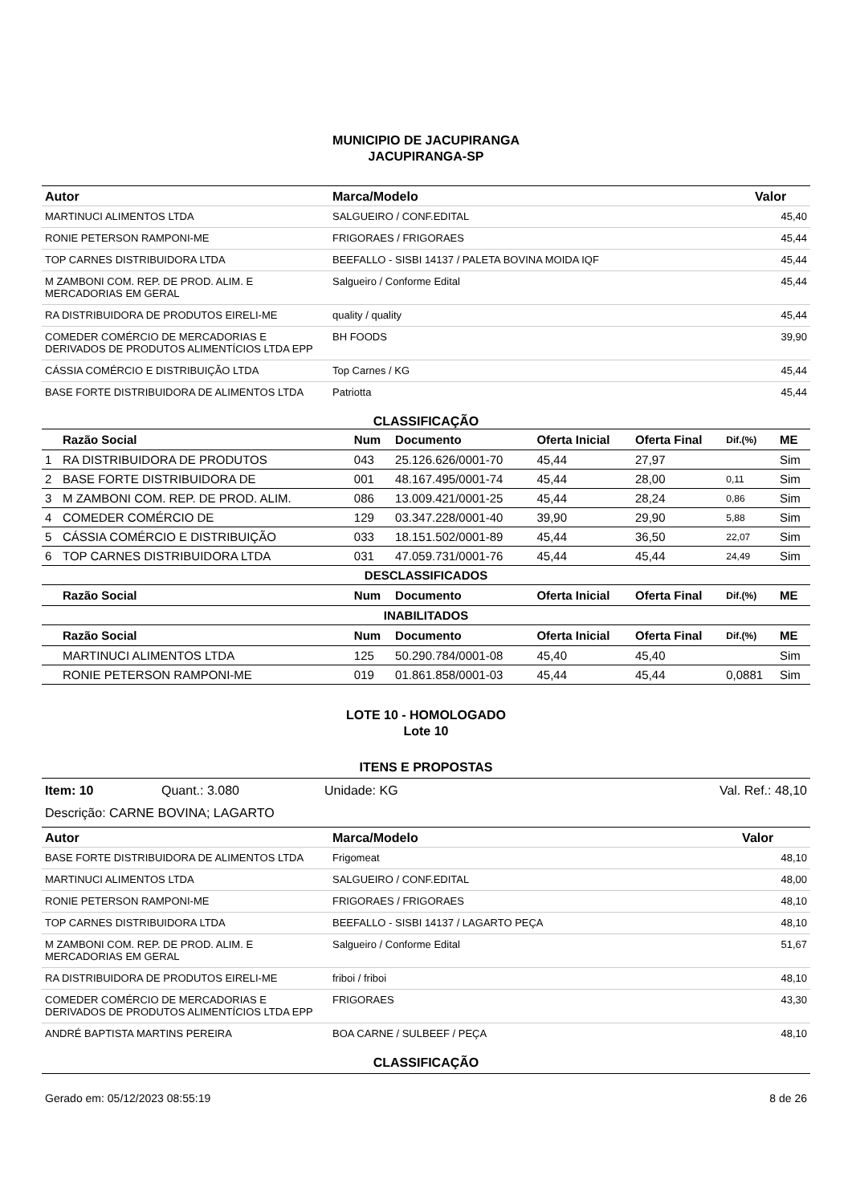MUNICIPIO DE JACUPIRANGA
JACUPIRANGA-SP
| Autor | Marca/Modelo | Valor |
| --- | --- | --- |
| MARTINUCI ALIMENTOS LTDA | SALGUEIRO / CONF.EDITAL | 45,40 |
| RONIE PETERSON RAMPONI-ME | FRIGORAES / FRIGORAES | 45,44 |
| TOP CARNES DISTRIBUIDORA LTDA | BEEFALLO - SISBI 14137 / PALETA BOVINA MOIDA IQF | 45,44 |
| M ZAMBONI COM. REP. DE PROD. ALIM. E MERCADORIAS EM GERAL | Salgueiro / Conforme Edital | 45,44 |
| RA DISTRIBUIDORA DE PRODUTOS EIRELI-ME | quality / quality | 45,44 |
| COMEDER COMÉRCIO DE MERCADORIAS E DERIVADOS DE PRODUTOS ALIMENTÍCIOS LTDA EPP | BH FOODS | 39,90 |
| CÁSSIA COMÉRCIO E DISTRIBUIÇÃO LTDA | Top Carnes / KG | 45,44 |
| BASE FORTE DISTRIBUIDORA DE ALIMENTOS LTDA | Patriotta | 45,44 |
CLASSIFICAÇÃO
| | Razão Social | Num | Documento | Oferta Inicial | Oferta Final | Dif.(%) | ME |
| --- | --- | --- | --- | --- | --- | --- | --- |
| 1 | RA DISTRIBUIDORA DE PRODUTOS | 043 | 25.126.626/0001-70 | 45,44 | 27,97 | | Sim |
| 2 | BASE FORTE DISTRIBUIDORA DE | 001 | 48.167.495/0001-74 | 45,44 | 28,00 | 0,11 | Sim |
| 3 | M ZAMBONI COM. REP. DE PROD. ALIM. | 086 | 13.009.421/0001-25 | 45,44 | 28,24 | 0,86 | Sim |
| 4 | COMEDER COMÉRCIO DE | 129 | 03.347.228/0001-40 | 39,90 | 29,90 | 5,88 | Sim |
| 5 | CÁSSIA COMÉRCIO E DISTRIBUIÇÃO | 033 | 18.151.502/0001-89 | 45,44 | 36,50 | 22,07 | Sim |
| 6 | TOP CARNES DISTRIBUIDORA LTDA | 031 | 47.059.731/0001-76 | 45,44 | 45,44 | 24,49 | Sim |
| DESCLASSIFICADOS | | | | | | | |
| | Razão Social | Num | Documento | Oferta Inicial | Oferta Final | Dif.(%) | ME |
| INABILITADOS | | | | | | | |
| | Razão Social | Num | Documento | Oferta Inicial | Oferta Final | Dif.(%) | ME |
| | MARTINUCI ALIMENTOS LTDA | 125 | 50.290.784/0001-08 | 45,40 | 45,40 | | Sim |
| | RONIE PETERSON RAMPONI-ME | 019 | 01.861.858/0001-03 | 45,44 | 45,44 | 0,0881 | Sim |
LOTE 10 - HOMOLOGADO
Lote 10
ITENS E PROPOSTAS
Item: 10 Quant.: 3.080 Unidade: KG Val. Ref.: 48,10
Descrição: CARNE BOVINA; LAGARTO
| Autor | Marca/Modelo | Valor |
| --- | --- | --- |
| BASE FORTE DISTRIBUIDORA DE ALIMENTOS LTDA | Frigomeat | 48,10 |
| MARTINUCI ALIMENTOS LTDA | SALGUEIRO / CONF.EDITAL | 48,00 |
| RONIE PETERSON RAMPONI-ME | FRIGORAES / FRIGORAES | 48,10 |
| TOP CARNES DISTRIBUIDORA LTDA | BEEFALLO - SISBI 14137 / LAGARTO PEÇA | 48,10 |
| M ZAMBONI COM. REP. DE PROD. ALIM. E MERCADORIAS EM GERAL | Salgueiro / Conforme Edital | 51,67 |
| RA DISTRIBUIDORA DE PRODUTOS EIRELI-ME | friboi / friboi | 48,10 |
| COMEDER COMÉRCIO DE MERCADORIAS E DERIVADOS DE PRODUTOS ALIMENTÍCIOS LTDA EPP | FRIGORAES | 43,30 |
| ANDRÉ BAPTISTA MARTINS PEREIRA | BOA CARNE / SULBEEF / PEÇA | 48,10 |
CLASSIFICAÇÃO
Gerado em: 05/12/2023 08:55:19 8 de 26